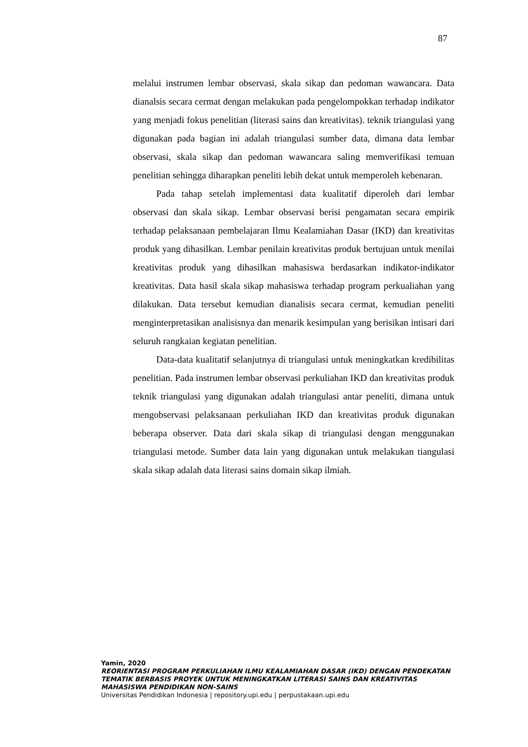87
melalui instrumen lembar observasi, skala sikap dan pedoman wawancara. Data dianalsis secara cermat dengan melakukan pada pengelompokkan terhadap indikator yang menjadi fokus penelitian (literasi sains dan kreativitas). teknik triangulasi yang digunakan pada bagian ini adalah triangulasi sumber data, dimana data lembar observasi, skala sikap dan pedoman wawancara saling memverifikasi temuan penelitian sehingga diharapkan peneliti lebih dekat untuk memperoleh kebenaran.
Pada tahap setelah implementasi data kualitatif diperoleh dari lembar observasi dan skala sikap. Lembar observasi berisi pengamatan secara empirik terhadap pelaksanaan pembelajaran Ilmu Kealamiahan Dasar (IKD) dan kreativitas produk yang dihasilkan. Lembar penilain kreativitas produk bertujuan untuk menilai kreativitas produk yang dihasilkan mahasiswa berdasarkan indikator-indikator kreativitas. Data hasil skala sikap mahasiswa terhadap program perkualiahan yang dilakukan. Data tersebut kemudian dianalisis secara cermat, kemudian peneliti menginterpretasikan analisisnya dan menarik kesimpulan yang berisikan intisari dari seluruh rangkaian kegiatan penelitian.
Data-data kualitatif selanjutnya di triangulasi untuk meningkatkan kredibilitas penelitian. Pada instrumen lembar observasi perkuliahan IKD dan kreativitas produk teknik triangulasi yang digunakan adalah triangulasi antar peneliti, dimana untuk mengobservasi pelaksanaan perkuliahan IKD dan kreativitas produk digunakan beberapa observer. Data dari skala sikap di triangulasi dengan menggunakan triangulasi metode. Sumber data lain yang digunakan untuk melakukan tiangulasi skala sikap adalah data literasi sains domain sikap ilmiah.
Yamin, 2020
REORIENTASI PROGRAM PERKULIAHAN ILMU KEALAMIAHAN DASAR (IKD) DENGAN PENDEKATAN TEMATIK BERBASIS PROYEK UNTUK MENINGKATKAN LITERASI SAINS DAN KREATIVITAS MAHASISWA PENDIDIKAN NON-SAINS
Universitas Pendidikan Indonesia | repository.upi.edu | perpustakaan.upi.edu